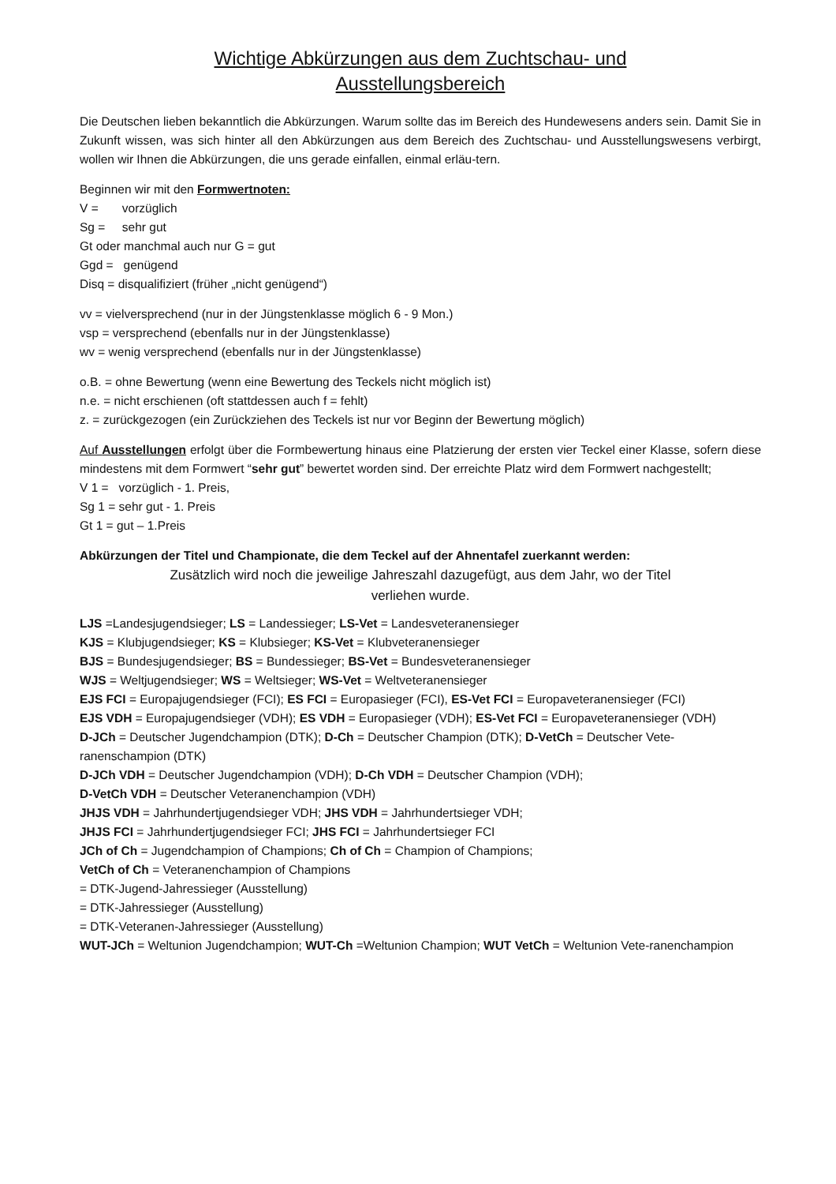Wichtige Abkürzungen aus dem Zuchtschau- und
Ausstellungsbereich
Die Deutschen lieben bekanntlich die Abkürzungen. Warum sollte das im Bereich des Hundewesens anders sein. Damit Sie in Zukunft wissen, was sich hinter all den Abkürzungen aus dem Bereich des Zuchtschau- und Ausstellungswesens verbirgt, wollen wir Ihnen die Abkürzungen, die uns gerade einfallen, einmal erläu-tern.
Beginnen wir mit den Formwertnoten:
V = vorzüglich
Sg = sehr gut
Gt oder manchmal auch nur G = gut
Ggd = genügend
Disq = disqualifiziert (früher „nicht genügend“)
vv = vielversprechend (nur in der Jüngstenklasse möglich 6 - 9 Mon.)
vsp = versprechend (ebenfalls nur in der Jüngstenklasse)
wv = wenig versprechend (ebenfalls nur in der Jüngstenklasse)
o.B. = ohne Bewertung (wenn eine Bewertung des Teckels nicht möglich ist)
n.e. = nicht erschienen (oft stattdessen auch f = fehlt)
z. = zurückgezogen (ein Zurückziehen des Teckels ist nur vor Beginn der Bewertung möglich)
Auf Ausstellungen erfolgt über die Formbewertung hinaus eine Platzierung der ersten vier Teckel einer Klasse, sofern diese mindestens mit dem Formwert “sehr gut” bewertet worden sind. Der erreichte Platz wird dem Formwert nachgestellt;
V 1 = vorzüglich - 1. Preis,
Sg 1 = sehr gut - 1. Preis
Gt 1 = gut – 1.Preis
Abkürzungen der Titel und Championate, die dem Teckel auf der Ahnentafel zuerkannt werden:
Zusätzlich wird noch die jeweilige Jahreszahl dazugefügt, aus dem Jahr, wo der Titel
verliehen wurde.
LJS =Landesjugendsieger; LS = Landessieger; LS-Vet = Landesveteranensieger
KJS = Klubjugendsieger; KS = Klubsieger; KS-Vet = Klubveteranensieger
BJS = Bundesjugendsieger; BS = Bundessieger; BS-Vet = Bundesveteranensieger
WJS = Weltjugendsieger; WS = Weltsieger; WS-Vet = Weltveteranensieger
EJS FCI = Europajugendsieger (FCI); ES FCI = Europasieger (FCI), ES-Vet FCI = Europaveteranensieger (FCI)
EJS VDH = Europajugendsieger (VDH); ES VDH = Europasieger (VDH); ES-Vet FCI = Europaveteranensieger (VDH)
D-JCh = Deutscher Jugendchampion (DTK); D-Ch = Deutscher Champion (DTK); D-VetCh = Deutscher Vete-ranenschampion (DTK)
D-JCh VDH = Deutscher Jugendchampion (VDH); D-Ch VDH = Deutscher Champion (VDH);
D-VetCh VDH = Deutscher Veteranenchampion (VDH)
JHJS VDH = Jahrhundertjugendsieger VDH; JHS VDH = Jahrhundertsieger VDH;
JHJS FCI = Jahrhundertjugendsieger FCI; JHS FCI = Jahrhundertsieger FCI
JCh of Ch = Jugendchampion of Champions; Ch of Ch = Champion of Champions;
VetCh of Ch = Veteranenchampion of Champions
= DTK-Jugend-Jahressieger (Ausstellung)
= DTK-Jahressieger (Ausstellung)
= DTK-Veteranen-Jahressieger (Ausstellung)
WUT-JCh = Weltunion Jugendchampion; WUT-Ch =Weltunion Champion; WUT VetCh = Weltunion Vete-ranenchampion